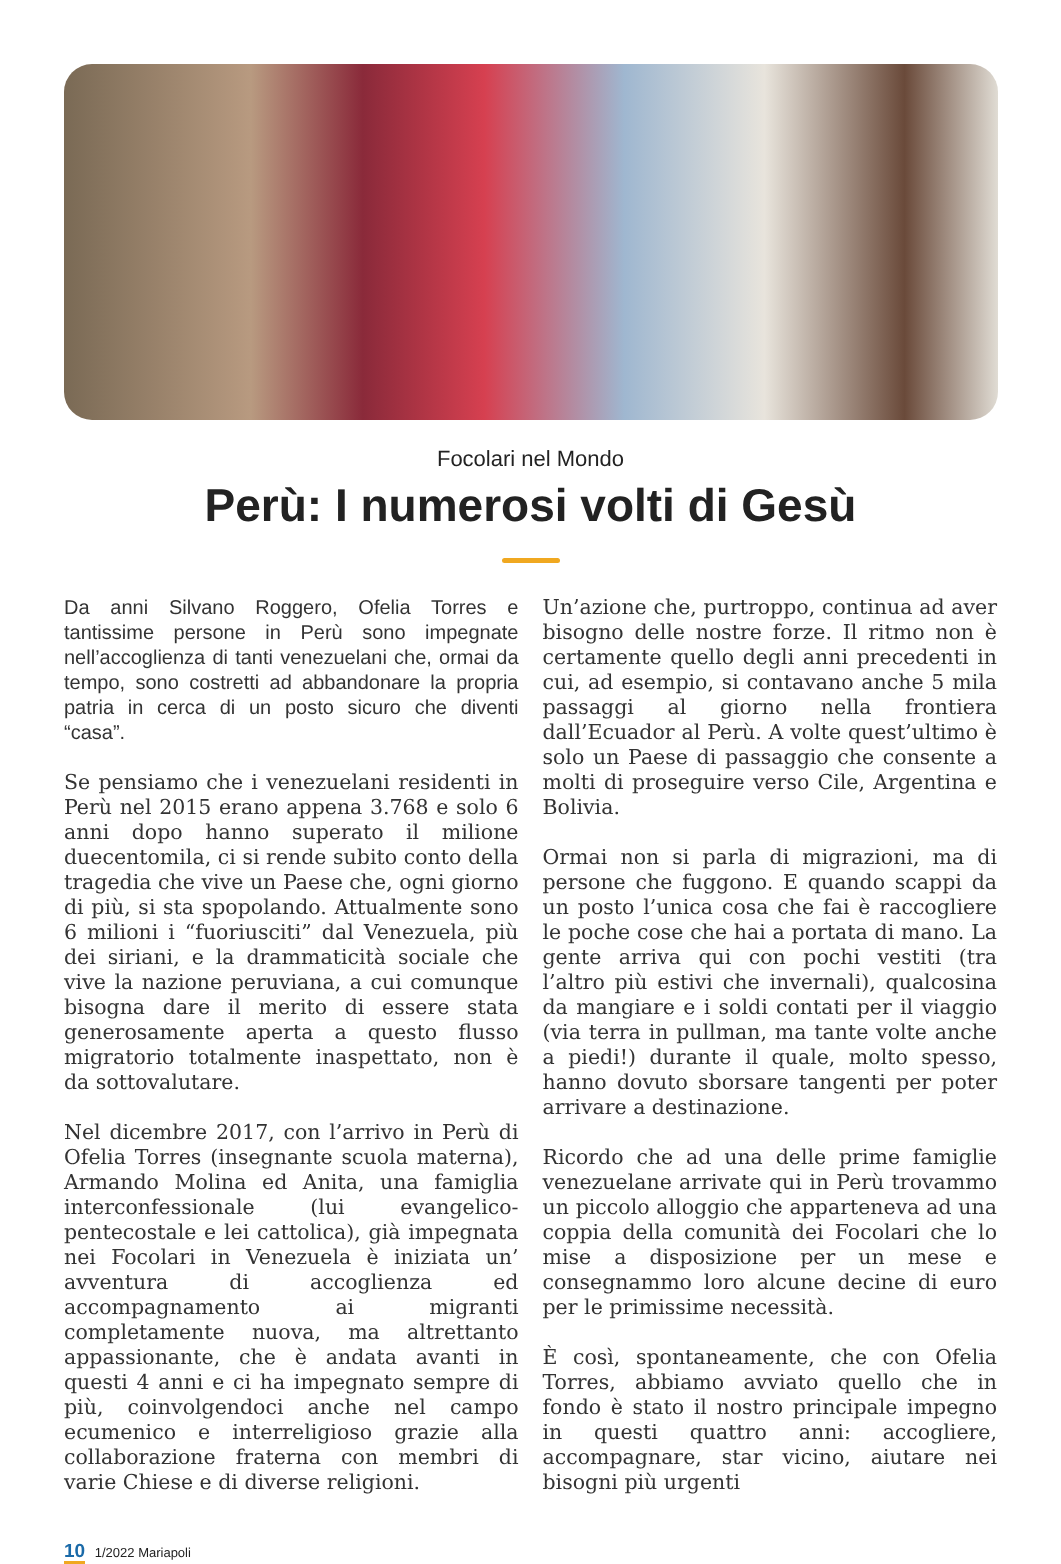Focolari nel Mondo
Perù: I numerosi volti di Gesù
Da anni Silvano Roggero, Ofelia Torres e tantissime persone in Perù sono impegnate nell’accoglienza di tanti venezuelani che, ormai da tempo, sono costretti ad abbandonare la propria patria in cerca di un posto sicuro che diventi “casa”.
Se pensiamo che i venezuelani residenti in Perù nel 2015 erano appena 3.768 e solo 6 anni dopo hanno superato il milione duecentomila, ci si rende subito conto della tragedia che vive un Paese che, ogni giorno di più, si sta spopolando. Attualmente sono 6 milioni i “fuoriusciti” dal Venezuela, più dei siriani, e la drammaticità sociale che vive la nazione peruviana, a cui comunque bisogna dare il merito di essere stata generosamente aperta a questo flusso migratorio totalmente inaspettato, non è da sottovalutare.
Nel dicembre 2017, con l’arrivo in Perù di Ofelia Torres (insegnante scuola materna), Armando Molina ed Anita, una famiglia interconfessionale (lui evangelico-pentecostale e lei cattolica), già impegnata nei Focolari in Venezuela è iniziata un’ avventura di accoglienza ed accompagnamento ai migranti completamente nuova, ma altrettanto appassionante, che è andata avanti in questi 4 anni e ci ha impegnato sempre di più, coinvolgendoci anche nel campo ecumenico e interreligioso grazie alla collaborazione fraterna con membri di varie Chiese e di diverse religioni.
Un’azione che, purtroppo, continua ad aver bisogno delle nostre forze. Il ritmo non è certamente quello degli anni precedenti in cui, ad esempio, si contavano anche 5 mila passaggi al giorno nella frontiera dall’Ecuador al Perù. A volte quest’ultimo è solo un Paese di passaggio che consente a molti di proseguire verso Cile, Argentina e Bolivia.
Ormai non si parla di migrazioni, ma di persone che fuggono. E quando scappi da un posto l’unica cosa che fai è raccogliere le poche cose che hai a portata di mano. La gente arriva qui con pochi vestiti (tra l’altro più estivi che invernali), qualcosina da mangiare e i soldi contati per il viaggio (via terra in pullman, ma tante volte anche a piedi!) durante il quale, molto spesso, hanno dovuto sborsare tangenti per poter arrivare a destinazione.
Ricordo che ad una delle prime famiglie venezuelane arrivate qui in Perù trovammo un piccolo alloggio che apparteneva ad una coppia della comunità dei Focolari che lo mise a disposizione per un mese e consegnammo loro alcune decine di euro per le primissime necessità.
È così, spontaneamente, che con Ofelia Torres, abbiamo avviato quello che in fondo è stato il nostro principale impegno in questi quattro anni: accogliere, accompagnare, star vicino, aiutare nei bisogni più urgenti
10 1/2022 Mariapoli